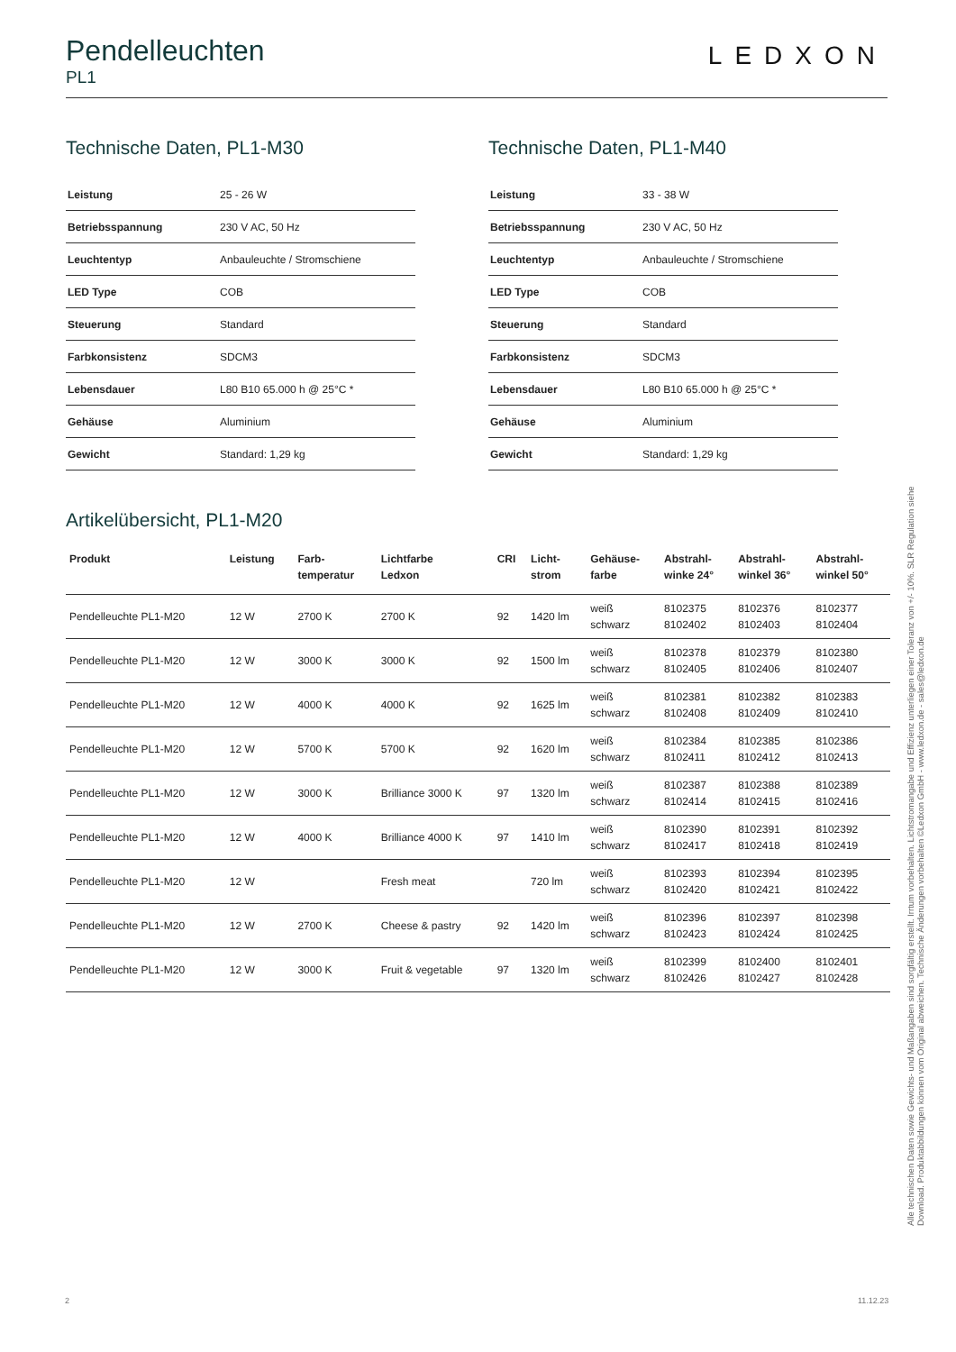Pendelleuchten
PL1
LEDXON
Technische Daten, PL1-M30
| Leistung | 25 - 26 W |
| Betriebsspannung | 230 V AC, 50 Hz |
| Leuchtentyp | Anbauleuchte / Stromschiene |
| LED Type | COB |
| Steuerung | Standard |
| Farbkonsistenz | SDCM3 |
| Lebensdauer | L80 B10 65.000 h @ 25°C * |
| Gehäuse | Aluminium |
| Gewicht | Standard: 1,29 kg |
Technische Daten, PL1-M40
| Leistung | 33 - 38 W |
| Betriebsspannung | 230 V AC, 50 Hz |
| Leuchtentyp | Anbauleuchte / Stromschiene |
| LED Type | COB |
| Steuerung | Standard |
| Farbkonsistenz | SDCM3 |
| Lebensdauer | L80 B10 65.000 h @ 25°C * |
| Gehäuse | Aluminium |
| Gewicht | Standard: 1,29 kg |
Artikelübersicht, PL1-M20
| Produkt | Leistung | Farb- temperatur | Lichtfarbe Ledxon | CRI | Licht- strom | Gehäuse- farbe | Abstrahl- winke 24° | Abstrahl- winkel 36° | Abstrahl- winkel 50° |
| --- | --- | --- | --- | --- | --- | --- | --- | --- | --- |
| Pendelleuchte PL1-M20 | 12 W | 2700 K | 2700 K | 92 | 1420 lm | weiß schwarz | 8102375 8102402 | 8102376 8102403 | 8102377 8102404 |
| Pendelleuchte PL1-M20 | 12 W | 3000 K | 3000 K | 92 | 1500 lm | weiß schwarz | 8102378 8102405 | 8102379 8102406 | 8102380 8102407 |
| Pendelleuchte PL1-M20 | 12 W | 4000 K | 4000 K | 92 | 1625 lm | weiß schwarz | 8102381 8102408 | 8102382 8102409 | 8102383 8102410 |
| Pendelleuchte PL1-M20 | 12 W | 5700 K | 5700 K | 92 | 1620 lm | weiß schwarz | 8102384 8102411 | 8102385 8102412 | 8102386 8102413 |
| Pendelleuchte PL1-M20 | 12 W | 3000 K | Brilliance 3000 K | 97 | 1320 lm | weiß schwarz | 8102387 8102414 | 8102388 8102415 | 8102389 8102416 |
| Pendelleuchte PL1-M20 | 12 W | 4000 K | Brilliance 4000 K | 97 | 1410 lm | weiß schwarz | 8102390 8102417 | 8102391 8102418 | 8102392 8102419 |
| Pendelleuchte PL1-M20 | 12 W | | Fresh meat | | 720 lm | weiß schwarz | 8102393 8102420 | 8102394 8102421 | 8102395 8102422 |
| Pendelleuchte PL1-M20 | 12 W | 2700 K | Cheese & pastry | 92 | 1420 lm | weiß schwarz | 8102396 8102423 | 8102397 8102424 | 8102398 8102425 |
| Pendelleuchte PL1-M20 | 12 W | 3000 K | Fruit & vegetable | 97 | 1320 lm | weiß schwarz | 8102399 8102426 | 8102400 8102427 | 8102401 8102428 |
Alle technischen Daten sowie Gewichts- und Maßangaben sind sorgfältig erstellt. Irrtum vorbehalten. Lichtstromangabe und Effizienz unterliegen einer Toleranz von +/- 10%. SLR Regulation siehe
Download. Produktabbildungen können vom Original abweichen. Technische Änderungen vorbehalten ©Ledxon GmbH - www.ledxon.de - sales@ledxon.de
2 11.12.23